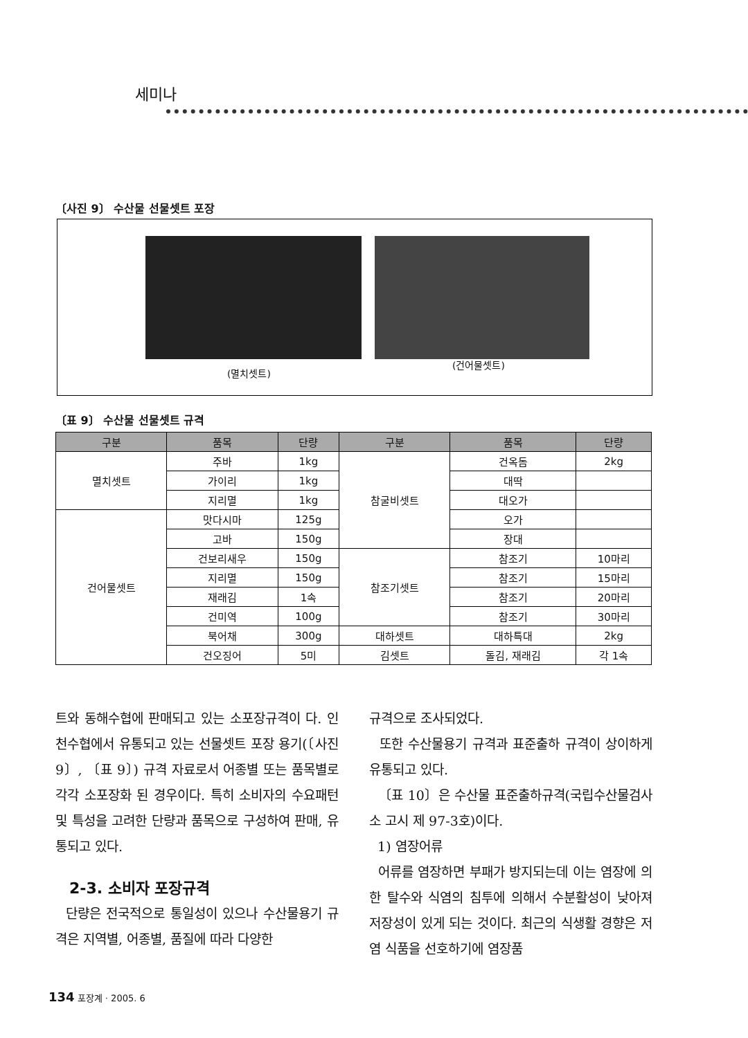세미나
〔사진 9〕 수산물 선물셋트 포장
(멸치셋트)
(건어물셋트)
〔표 9〕 수산물 선물셋트 규격
| 구분 | 품목 | 단량 | 구분 | 품목 | 단량 |
| --- | --- | --- | --- | --- | --- |
| 멸치셋트 | 주바 | 1kg | 참굴비셋트 | 건옥돔 | 2kg |
| | 가이리 | 1kg | | 대딱 | |
| | 지리멸 | 1kg | | 대오가 | |
| 건어물셋트 | 맛다시마 | 125g | | 오가 | |
| | 고바 | 150g | | 장대 | |
| | 건보리새우 | 150g | 참조기셋트 | 참조기 | 10마리 |
| | 지리멸 | 150g | | 참조기 | 15마리 |
| | 재래김 | 1속 | | 참조기 | 20마리 |
| | 건미역 | 100g | | 참조기 | 30마리 |
| | 북어채 | 300g | 대하셋트 | 대하특대 | 2kg |
| | 건오징어 | 5미 | 김셋트 | 돌김, 재래김 | 각 1속 |
트와 동해수협에 판매되고 있는 소포장규격이 다. 인천수협에서 유통되고 있는 선물셋트 포장 용기(〔사진 9〕, 〔표 9〕) 규격 자료로서 어종별 또는 품목별로 각각 소포장화 된 경우이다. 특히 소비자의 수요패턴 및 특성을 고려한 단량과 품목으로 구성하여 판매, 유통되고 있다.
2-3. 소비자 포장규격
단량은 전국적으로 통일성이 있으나 수산물용기 규격은 지역별, 어종별, 품질에 따라 다양한
규격으로 조사되었다.
또한 수산물용기 규격과 표준출하 규격이 상이하게 유통되고 있다.
〔표 10〕은 수산물 표준출하규격(국립수산물검사소 고시 제 97-3호)이다.
1) 염장어류
어류를 염장하면 부패가 방지되는데 이는 염장에 의한 탈수와 식염의 침투에 의해서 수분활성이 낮아져 저장성이 있게 되는 것이다. 최근의 식생활 경향은 저염 식품을 선호하기에 염장품
134 포장계 · 2005. 6